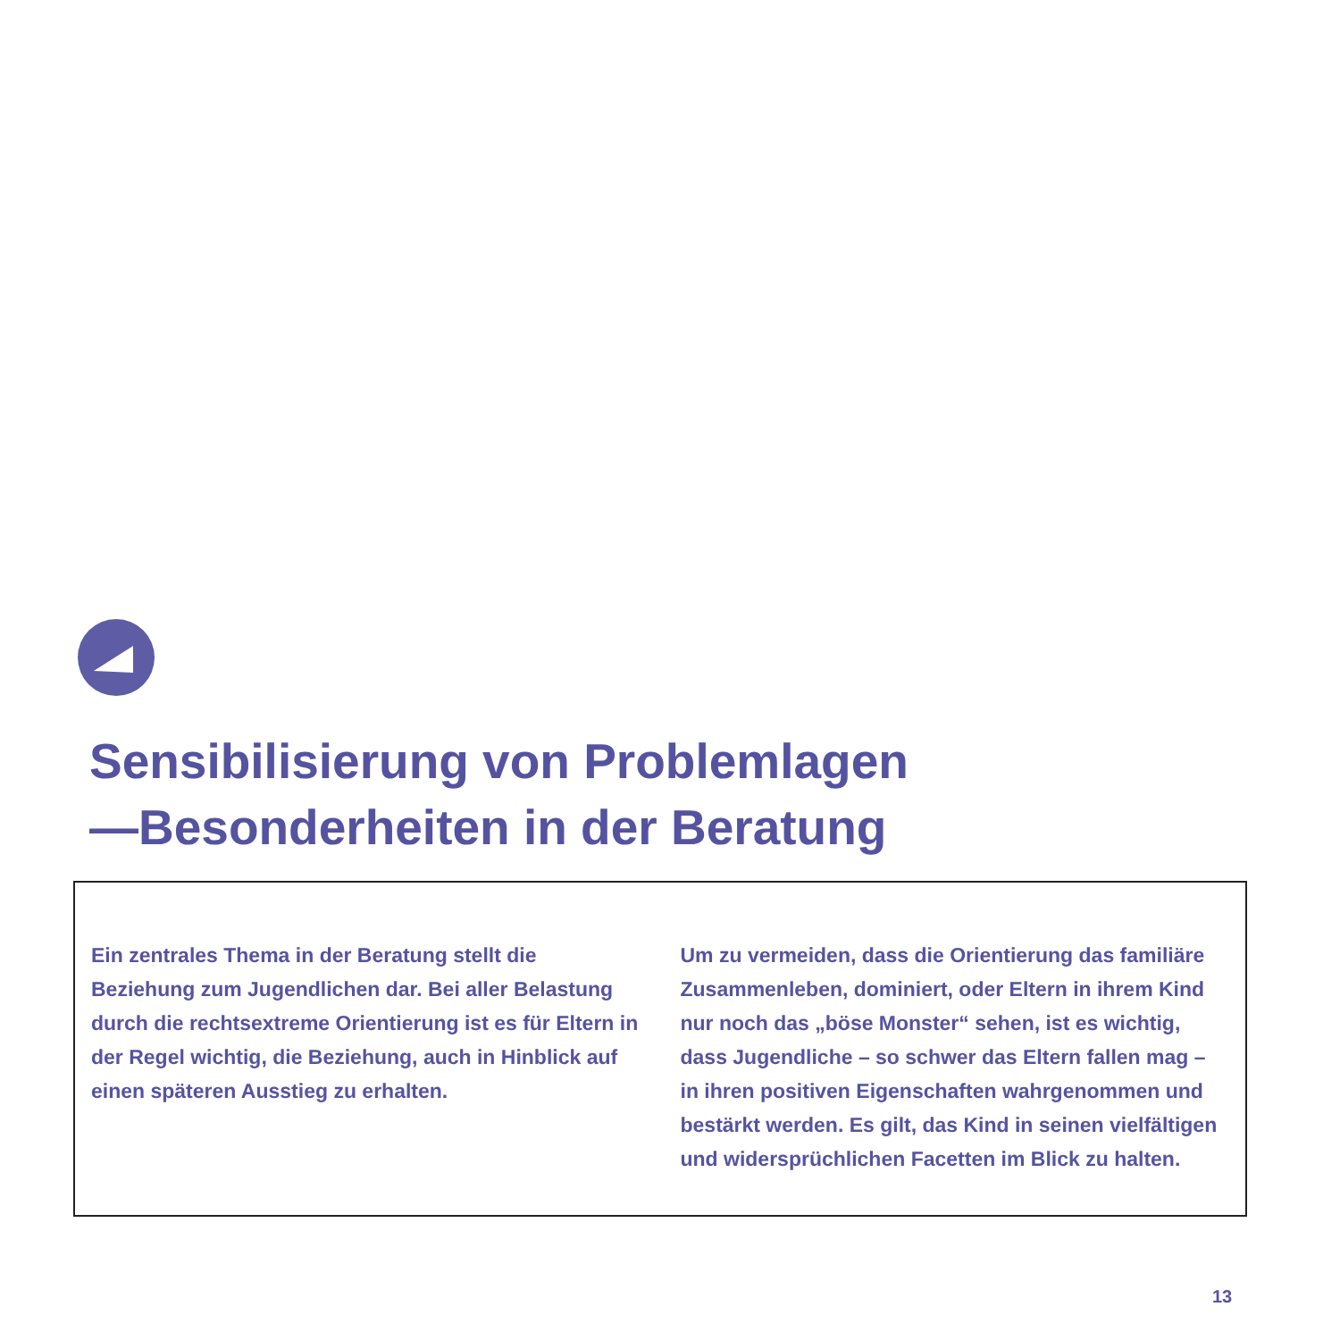Sensibilisierung von Problemlagen
—Besonderheiten in der Beratung
Ein zentrales Thema in der Beratung stellt die Beziehung zum Jugendlichen dar. Bei aller Belastung durch die rechtsextreme Orientierung ist es für Eltern in der Regel wichtig, die Beziehung, auch in Hinblick auf einen späteren Ausstieg zu erhalten.
Um zu vermeiden, dass die Orientierung das familiäre Zusammenleben, dominiert, oder Eltern in ihrem Kind nur noch das „böse Monster“ sehen, ist es wichtig, dass Jugendliche – so schwer das Eltern fallen mag – in ihren positiven Eigenschaften wahrgenommen und bestärkt werden. Es gilt, das Kind in seinen vielfältigen und widersprüchlichen Facetten im Blick zu halten.
13